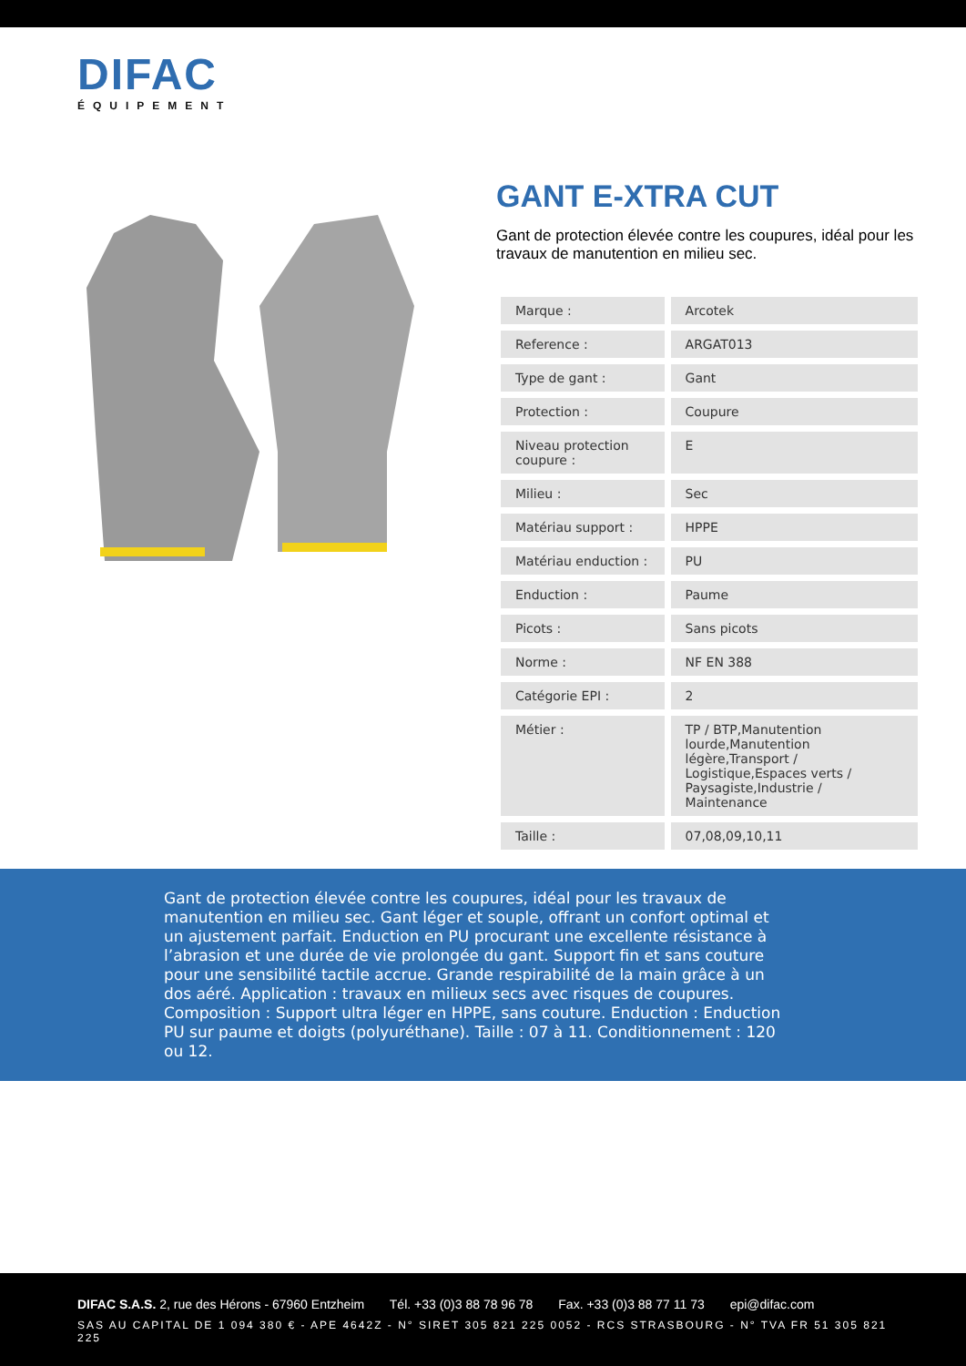DIFAC
ÉQUIPEMENT
GANT E-XTRA CUT
Gant de protection élevée contre les coupures, idéal pour les travaux de manutention en milieu sec.
| Marque : | Arcotek |
| Reference : | ARGAT013 |
| Type de gant : | Gant |
| Protection : | Coupure |
| Niveau protection coupure : | E |
| Milieu : | Sec |
| Matériau support : | HPPE |
| Matériau enduction : | PU |
| Enduction : | Paume |
| Picots : | Sans picots |
| Norme : | NF EN 388 |
| Catégorie EPI : | 2 |
| Métier : | TP / BTP,Manutention lourde,Manutention légère,Transport / Logistique,Espaces verts / Paysagiste,Industrie / Maintenance |
| Taille : | 07,08,09,10,11 |
Gant de protection élevée contre les coupures, idéal pour les travaux de manutention en milieu sec. Gant léger et souple, offrant un confort optimal et un ajustement parfait. Enduction en PU procurant une excellente résistance à l’abrasion et une durée de vie prolongée du gant. Support fin et sans couture pour une sensibilité tactile accrue. Grande respirabilité de la main grâce à un dos aéré. Application : travaux en milieux secs avec risques de coupures. Composition : Support ultra léger en HPPE, sans couture. Enduction : Enduction PU sur paume et doigts (polyuréthane). Taille : 07 à 11. Conditionnement : 120 ou 12.
DIFAC S.A.S. 2, rue des Hérons - 67960 Entzheim Tél. +33 (0)3 88 78 96 78 Fax. +33 (0)3 88 77 11 73 epi@difac.com
SAS AU CAPITAL DE 1 094 380 € - APE 4642Z - N° SIRET 305 821 225 0052 - RCS STRASBOURG - N° TVA FR 51 305 821 225